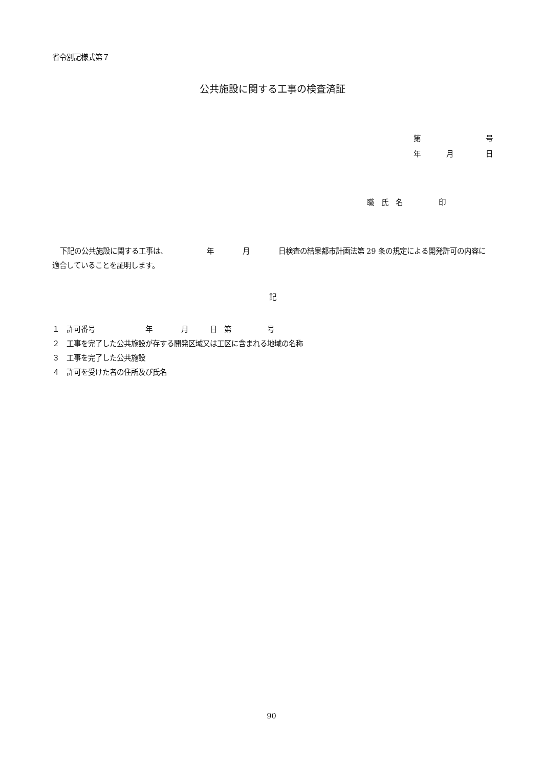省令別記様式第７
公共施設に関する工事の検査済証
第 号
年 月 日
職　氏　名　　　　　印
下記の公共施設に関する工事は、　　　　　　年　　　　月　　　　日検査の結果都市計画法第 29 条の規定による開発許可の内容に適合していることを証明します。
記
１　許可番号　　　　　　　年　　　　月　　　日　第　　　　　号
２　工事を完了した公共施設が存する開発区域又は工区に含まれる地域の名称
３　工事を完了した公共施設
４　許可を受けた者の住所及び氏名
90